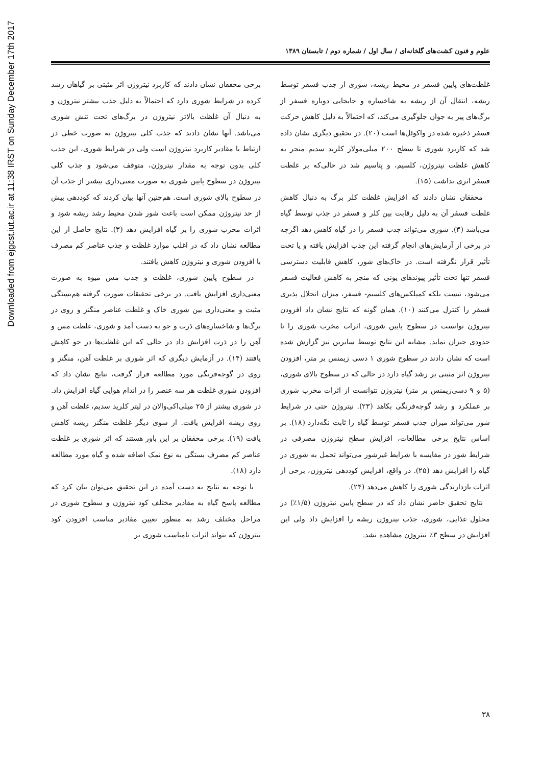علوم و فنون کشت‌های گلخانه‌ای / سال اول / شماره دوم / تابستان ۱۳۸۹
غلظت‌های پایین فسفر در محیط ریشه، شوری از جذب فسفر توسط ریشه، انتقال آن از ریشه به شاخساره و جابجایی دوباره فسفر از برگ‌های پیر به جوان جلوگیری می‌کند، که احتمالاً به دلیل کاهش حرکت فسفر ذخیره شده در واکوئل‌ها است (۲۰). در تحقیق دیگری نشان داده شد که کاربرد شوری تا سطح ۲۰۰ میلی‌مولار کلرید سدیم منجر به کاهش غلظت نیتروژن، کلسیم، و پتاسیم شد در حالی‌که بر غلظت فسفر اثری نداشت (۱۵).
محققان نشان دادند که افزایش غلظت کلر برگ به دنبال کاهش غلظت فسفر آن به دلیل رقابت بین کلر و فسفر در جذب توسط گیاه می‌باشد (۳). شوری می‌تواند جذب فسفر را در گیاه کاهش دهد اگرچه در برخی از آزمایش‌های انجام گرفته این جذب افزایش یافته و یا تحت تأثیر قرار نگرفته است. در خاک‌های شور، کاهش قابلیت دسترسی فسفر تنها تحت تأثیر پیوندهای یونی که منجر به کاهش فعالیت فسفر می‌شود، نیست بلکه کمپلکس‌های کلسیم- فسفر، میزان انحلال پذیری فسفر را کنترل می‌کنند (۱۰). همان گونه که نتایج نشان داد افزودن نیتروژن توانست در سطوح پایین شوری، اثرات مخرب شوری را تا حدودی جبران نماید. مشابه این نتایج توسط سایرین نیز گزارش شده است که نشان دادند در سطوح شوری ۱ دسی زیمنس بر متر، افزودن نیتروژن اثر مثبتی بر رشد گیاه دارد در حالی که در سطوح بالای شوری، (۵ و ۹ دسی‌زیمنس بر متر) نیتروژن نتوانست از اثرات مخرب شوری بر عملکرد و رشد گوجه‌فرنگی بکاهد (۲۳). نیتروژن حتی در شرایط شور می‌تواند میزان جذب فسفر توسط گیاه را ثابت نگه‌دارد (۱۸). بر اساس نتایج برخی مطالعات، افزایش سطح نیتروژن مصرفی در شرایط شور در مقایسه با شرایط غیرشور می‌تواند تحمل به شوری در گیاه را افزایش دهد (۲۵). در واقع، افزایش کوددهی نیتروژن، برخی از اثرات بازدارندگی شوری را کاهش می‌دهد (۲۴).
نتایج تحقیق حاضر نشان داد که در سطح پایین نیتروژن (۱/۵٪) در محلول غذایی، شوری، جذب نیتروژن ریشه را افزایش داد ولی این افزایش در سطح ۳٪ نیتروژن مشاهده نشد.
برخی محققان نشان دادند که کاربرد نیتروژن اثر مثبتی بر گیاهان رشد کرده در شرایط شوری دارد که احتمالاً به دلیل جذب بیشتر نیتروژن و به دنبال آن غلظت بالاتر نیتروژن در برگ‌های تحت تنش شوری می‌باشد. آنها نشان دادند که جذب کلی نیتروژن به صورت خطی در ارتباط با مقادیر کاربرد نیتروژن است ولی در شرایط شوری، این جذب کلی بدون توجه به مقدار نیتروژن، متوقف می‌شود و جذب کلی نیتروژن در سطوح پایین شوری به صورت معنی‌داری بیشتر از جذب آن در سطوح بالای شوری است. هم‌چنین آنها بیان کردند که کوددهی بیش از حد نیتروژن ممکن است باعث شور شدن محیط رشد ریشه شود و اثرات مخرب شوری را بر گیاه افزایش دهد (۳). نتایج حاصل از این مطالعه نشان داد که در اغلب موارد غلظت و جذب عناصر کم مصرف با افزودن شوری و نیتروژن کاهش یافتند.
در سطوح پایین شوری، غلظت و جذب مس میوه به صورت معنی‌داری افزایش یافت. در برخی تحقیقات صورت گرفته هم‌بستگی مثبت و معنی‌داری بین شوری خاک و غلظت عناصر منگنز و روی در برگ‌ها و شاخساره‌های ذرت و جو به دست آمد و شوری، غلظت مس و آهن را در ذرت افزایش داد در حالی که این غلظت‌ها در جو کاهش یافتند (۱۴). در آزمایش دیگری که اثر شوری بر غلظت آهن، منگنز و روی در گوجه‌فرنگی مورد مطالعه قرار گرفت، نتایج نشان داد که افزودن شوری غلظت هر سه عنصر را در اندام هوایی گیاه افزایش داد. در شوری بیشتر از ۲۵ میلی‌اکی‌والان در لیتر کلرید سدیم، غلظت آهن و روی ریشه افزایش یافت. از سوی دیگر غلظت منگنز ریشه کاهش یافت (۱۹). برخی محققان بر این باور هستند که اثر شوری بر غلظت عناصر کم مصرف بستگی به نوع نمک اضافه شده و گیاه مورد مطالعه دارد (۱۸).
با توجه به نتایج به دست آمده در این تحقیق می‌توان بیان کرد که مطالعه پاسخ گیاه به مقادیر مختلف کود نیتروژن و سطوح شوری در مراحل مختلف رشد به منظور تعیین مقادیر مناسب افزودن کود نیتروژن که بتواند اثرات نامناسب شوری بر
۳۸
Downloaded from ejgcst.iut.ac.ir at 11:38 IRST on Sunday December 17th 2017